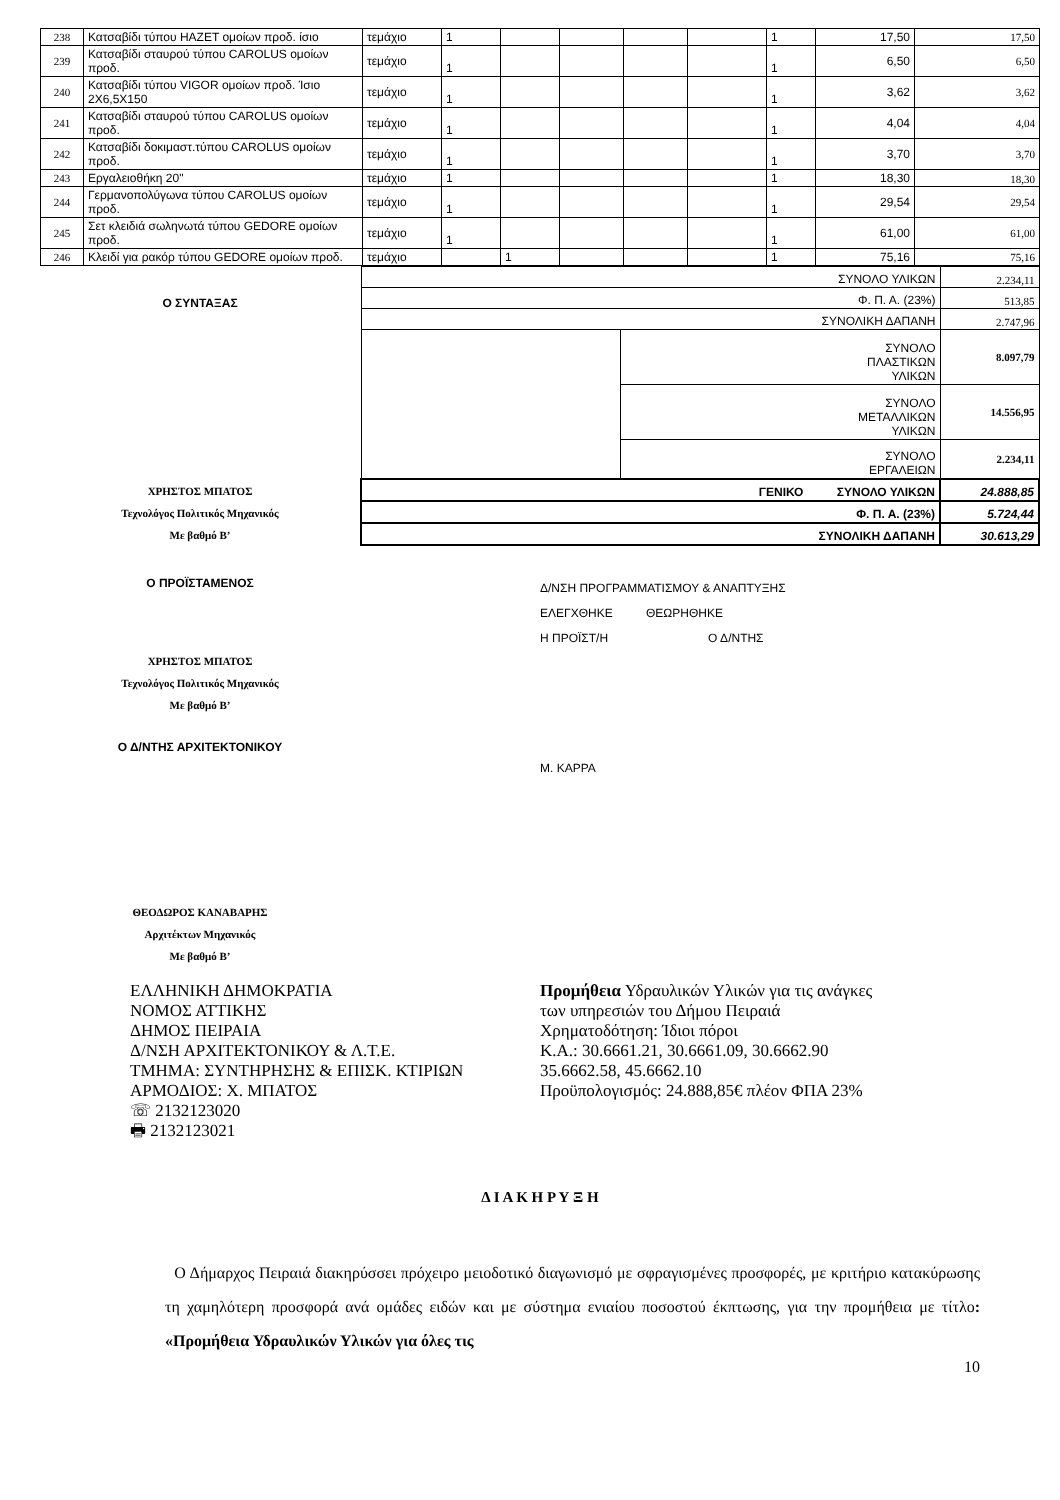| 238 | Κατσαβίδι τύπου HAZET ομοίων προδ. ίσιο | τεμάχιο | 1 | | | | | 1 | 17,50 | 17,50 |
| 239 | Κατσαβίδι σταυρού τύπου CAROLUS ομοίων προδ. | τεμάχιο | 1 | | | | | 1 | 6,50 | 6,50 |
| 240 | Κατσαβίδι τύπου VIGOR ομοίων προδ. Ίσιο 2X6,5X150 | τεμάχιο | 1 | | | | | 1 | 3,62 | 3,62 |
| 241 | Κατσαβίδι σταυρού τύπου CAROLUS ομοίων προδ. | τεμάχιο | 1 | | | | | 1 | 4,04 | 4,04 |
| 242 | Κατσαβίδι δοκιμαστ.τύπου CAROLUS ομοίων προδ. | τεμάχιο | 1 | | | | | 1 | 3,70 | 3,70 |
| 243 | Εργαλειοθήκη 20" | τεμάχιο | 1 | | | | | 1 | 18,30 | 18,30 |
| 244 | Γερμανοπολύγωνα τύπου CAROLUS ομοίων προδ. | τεμάχιο | 1 | | | | | 1 | 29,54 | 29,54 |
| 245 | Σετ κλειδιά σωληνωτά τύπου GEDORE ομοίων προδ. | τεμάχιο | 1 | | | | | 1 | 61,00 | 61,00 |
| 246 | Κλειδί για ρακόρ τύπου GEDORE ομοίων προδ. | τεμάχιο | | 1 | | | | 1 | 75,16 | 75,16 |
Ο ΣΥΝΤΑΞΑΣ
ΧΡΗΣΤΟΣ ΜΠΑΤΟΣ
Τεχνολόγος Πολιτικός Μηχανικός
Με βαθμό Β’
| ΣΥΝΟΛΟ ΥΛΙΚΩΝ | | 2.234,11 |
| Φ. Π. Α. (23%) | | 513,85 |
| ΣΥΝΟΛΙΚΗ ΔΑΠΑΝΗ | | 2.747,96 |
| | ΣΥΝΟΛΟ ΠΛΑΣΤΙΚΩΝ ΥΛΙΚΩΝ | 8.097,79 |
| | ΣΥΝΟΛΟ ΜΕΤΑΛΛΙΚΩΝ ΥΛΙΚΩΝ | 14.556,95 |
| | ΣΥΝΟΛΟ ΕΡΓΑΛΕΙΩΝ | 2.234,11 |
| ΓΕΝΙΚΟ ΣΥΝΟΛΟ ΥΛΙΚΩΝ | | 24.888,85 |
| Φ. Π. Α. (23%) | | 5.724,44 |
| ΣΥΝΟΛΙΚΗ ΔΑΠΑΝΗ | | 30.613,29 |
Ο ΠΡΟΪΣΤΑΜΕΝΟΣ
ΧΡΗΣΤΟΣ ΜΠΑΤΟΣ
Τεχνολόγος Πολιτικός Μηχανικός
Με βαθμό Β’
Ο Δ/ΝΤΗΣ ΑΡΧΙΤΕΚΤΟΝΙΚΟΥ
Δ/ΝΣΗ ΠΡΟΓΡΑΜΜΑΤΙΣΜΟΥ & ΑΝΑΠΤΥΞΗΣ
ΕΛΕΓΧΘΗΚΕ ΘΕΩΡΗΘΗΚΕ
Η ΠΡΟΪΣΤ/Η Ο Δ/ΝΤΗΣ
Μ. ΚΑΡΡΑ
ΘΕΟΔΩΡΟΣ ΚΑΝΑΒΑΡΗΣ
Αρχιτέκτων Μηχανικός
Με βαθμό Β’
ΕΛΛΗΝΙΚΗ ΔΗΜΟΚΡΑΤΙΑ
ΝΟΜΟΣ ΑΤΤΙΚΗΣ
ΔΗΜΟΣ ΠΕΙΡΑΙΑ
Δ/ΝΣΗ ΑΡΧΙΤΕΚΤΟΝΙΚΟΥ & Λ.Τ.Ε.
ΤΜΗΜΑ: ΣΥΝΤΗΡΗΣΗΣ & ΕΠΙΣΚ. ΚΤΙΡΙΩΝ
ΑΡΜΟΔΙΟΣ: Χ. ΜΠΑΤΟΣ
☏ 2132123020
🖶 2132123021
Προμήθεια Υδραυλικών Υλικών για τις ανάγκες
των υπηρεσιών του Δήμου Πειραιά
Χρηματοδότηση: Ίδιοι πόροι
Κ.Α.: 30.6661.21, 30.6661.09, 30.6662.90
35.6662.58, 45.6662.10
Προϋπολογισμός: 24.888,85€ πλέον ΦΠΑ 23%
Δ Ι Α Κ Η Ρ Υ Ξ Η
Ο Δήμαρχος Πειραιά διακηρύσσει πρόχειρο μειοδοτικό διαγωνισμό με σφραγισμένες προσφορές, με κριτήριο κατακύρωσης τη χαμηλότερη προσφορά ανά ομάδες ειδών και με σύστημα ενιαίου ποσοστού έκπτωσης, για την προμήθεια με τίτλο: «Προμήθεια Υδραυλικών Υλικών για όλες τις
10